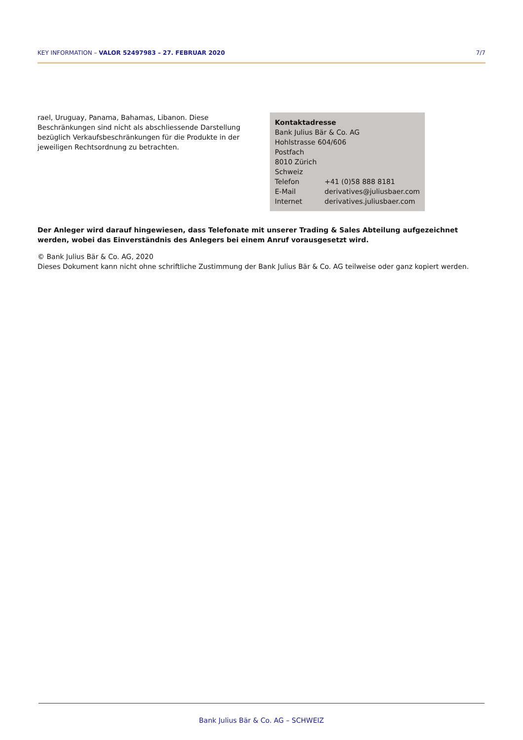KEY INFORMATION – VALOR 52497983 – 27. FEBRUAR 2020 7/7
rael, Uruguay, Panama, Bahamas, Libanon. Diese Beschränkungen sind nicht als abschliessende Darstellung bezüglich Verkaufsbeschränkungen für die Produkte in der jeweiligen Rechtsordnung zu betrachten.
Kontaktadresse
Bank Julius Bär & Co. AG
Hohlstrasse 604/606
Postfach
8010 Zürich
Schweiz
| Telefon | +41 (0)58 888 8181 |
| E-Mail | derivatives@juliusbaer.com |
| Internet | derivatives.juliusbaer.com |
Der Anleger wird darauf hingewiesen, dass Telefonate mit unserer Trading & Sales Abteilung aufgezeichnet werden, wobei das Einverständnis des Anlegers bei einem Anruf vorausgesetzt wird.
© Bank Julius Bär & Co. AG, 2020
Dieses Dokument kann nicht ohne schriftliche Zustimmung der Bank Julius Bär & Co. AG teilweise oder ganz kopiert werden.
Bank Julius Bär & Co. AG – SCHWEIZ